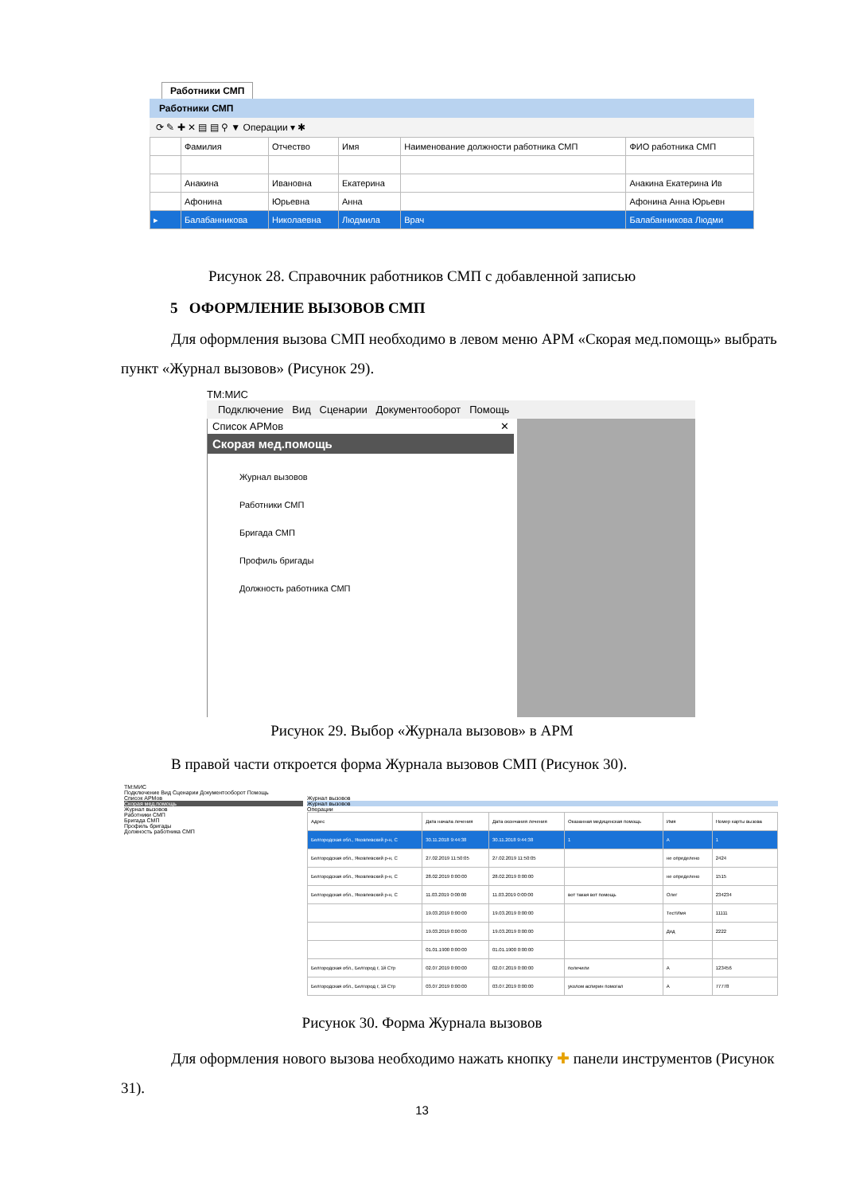Работники СМП
Работники СМП
⟳ ✎ ✚ ✕ ▤ ▤ ⚲ ▼ Операции ▾ ✱
| | Фамилия | Отчество | Имя | Наименование должности работника СМП | ФИО работника СМП |
| --- | --- | --- | --- | --- | --- |
| | Анакина | Ивановна | Екатерина | | Анакина Екатерина Ив |
| | Афонина | Юрьевна | Анна | | Афонина Анна Юрьевн |
| ▸ | Балабанникова | Николаевна | Людмила | Врач | Балабанникова Людми |
Рисунок 28. Справочник работников СМП с добавленной записью
5 ОФОРМЛЕНИЕ ВЫЗОВОВ СМП
Для оформления вызова СМП необходимо в левом меню АРМ «Скорая мед.помощь» выбрать пункт «Журнал вызовов» (Рисунок 29).
TM:МИС
Подключение Вид Сценарии Документооборот Помощь
Список АРМов ✕
Скорая мед.помощь
Журнал вызовов
Работники СМП
Бригада СМП
Профиль бригады
Должность работника СМП
Рисунок 29. Выбор «Журнала вызовов» в АРМ
В правой части откроется форма Журнала вызовов СМП (Рисунок 30).
TM:МИС
Подключение Вид Сценарии Документооборот Помощь
Список АРМов
Скорая мед.помощь
Журнал вызовов
Работники СМП
Бригада СМП
Профиль бригады
Должность работника СМП
Журнал вызовов
Журнал вызовов
Операции
| Адрес | Дата начала лечения | Дата окончания лечения | Оказанная медицинская помощь | Имя | Номер карты вызова |
| --- | --- | --- | --- | --- | --- |
| Белгородская обл., Яковлевский р-н, С | 30.11.2018 9:44:38 | 30.11.2018 9:44:38 | 1 | А | 1 |
| Белгородская обл., Яковлевский р-н, С | 27.02.2019 11:50:05 | 27.02.2019 11:50:05 | | не определено | 2424 |
| Белгородская обл., Яковлевский р-н, С | 28.02.2019 0:00:00 | 28.02.2019 0:00:00 | | не определено | 1515 |
| Белгородская обл., Яковлевский р-н, С | 11.03.2019 0:00:00 | 11.03.2019 0:00:00 | вот такая вот помощь | Олег | 234234 |
| | 19.03.2019 0:00:00 | 19.03.2019 0:00:00 | | ТестИмя | 11111 |
| | 19.03.2019 0:00:00 | 19.03.2019 0:00:00 | | Дед | 2222 |
| | 01.01.1900 0:00:00 | 01.01.1900 0:00:00 | | | |
| Белгородская обл., Белгород г, 1й Стр | 02.07.2019 0:00:00 | 02.07.2019 0:00:00 | полечили | А | 123456 |
| Белгородская обл., Белгород г, 1й Стр | 03.07.2019 0:00:00 | 03.07.2019 0:00:00 | уколом аспирин помогал | А | 77778 |
Рисунок 30. Форма Журнала вызовов
Для оформления нового вызова необходимо нажать кнопку ✚ панели инструментов (Рисунок 31).
13